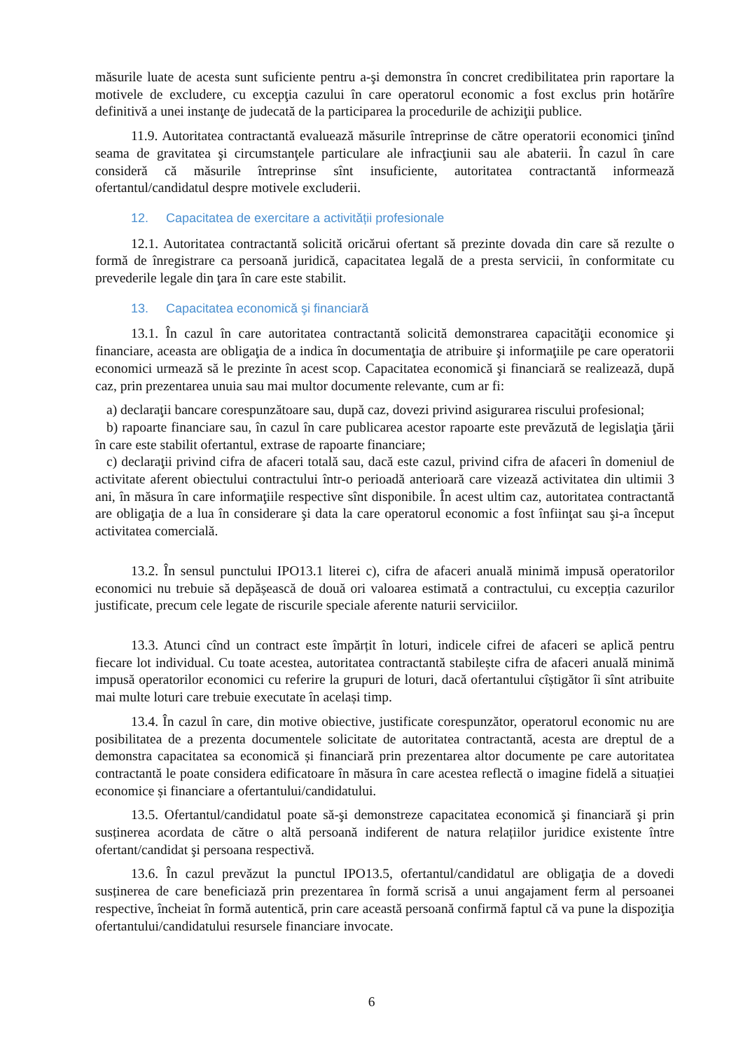măsurile luate de acesta sunt suficiente pentru a-şi demonstra în concret credibilitatea prin raportare la motivele de excludere, cu excepţia cazului în care operatorul economic a fost exclus prin hotărîre definitivă a unei instanţe de judecată de la participarea la procedurile de achiziţii publice.
11.9. Autoritatea contractantă evaluează măsurile întreprinse de către operatorii economici ţinînd seama de gravitatea şi circumstanţele particulare ale infracţiunii sau ale abaterii. În cazul în care consideră că măsurile întreprinse sînt insuficiente, autoritatea contractantă informează ofertantul/candidatul despre motivele excluderii.
12. Capacitatea de exercitare a activității profesionale
12.1. Autoritatea contractantă solicită oricărui ofertant să prezinte dovada din care să rezulte o formă de înregistrare ca persoană juridică, capacitatea legală de a presta servicii, în conformitate cu prevederile legale din ţara în care este stabilit.
13. Capacitatea economică şi financiară
13.1. În cazul în care autoritatea contractantă solicită demonstrarea capacităţii economice şi financiare, aceasta are obligaţia de a indica în documentaţia de atribuire şi informaţiile pe care operatorii economici urmează să le prezinte în acest scop. Capacitatea economică şi financiară se realizează, după caz, prin prezentarea unuia sau mai multor documente relevante, cum ar fi:
a) declaraţii bancare corespunzătoare sau, după caz, dovezi privind asigurarea riscului profesional;
b) rapoarte financiare sau, în cazul în care publicarea acestor rapoarte este prevăzută de legislaţia ţării în care este stabilit ofertantul, extrase de rapoarte financiare;
c) declaraţii privind cifra de afaceri totală sau, dacă este cazul, privind cifra de afaceri în domeniul de activitate aferent obiectului contractului într-o perioadă anterioară care vizează activitatea din ultimii 3 ani, în măsura în care informaţiile respective sînt disponibile. În acest ultim caz, autoritatea contractantă are obligaţia de a lua în considerare şi data la care operatorul economic a fost înfiinţat sau şi-a început activitatea comercială.
13.2. În sensul punctului IPO13.1 literei c), cifra de afaceri anuală minimă impusă operatorilor economici nu trebuie să depășească de două ori valoarea estimată a contractului, cu excepția cazurilor justificate, precum cele legate de riscurile speciale aferente naturii serviciilor.
13.3. Atunci cînd un contract este împărțit în loturi, indicele cifrei de afaceri se aplică pentru fiecare lot individual. Cu toate acestea, autoritatea contractantă stabilește cifra de afaceri anuală minimă impusă operatorilor economici cu referire la grupuri de loturi, dacă ofertantului cîștigător îi sînt atribuite mai multe loturi care trebuie executate în același timp.
13.4. În cazul în care, din motive obiective, justificate corespunzător, operatorul economic nu are posibilitatea de a prezenta documentele solicitate de autoritatea contractantă, acesta are dreptul de a demonstra capacitatea sa economică și financiară prin prezentarea altor documente pe care autoritatea contractantă le poate considera edificatoare în măsura în care acestea reflectă o imagine fidelă a situației economice și financiare a ofertantului/candidatului.
13.5. Ofertantul/candidatul poate să-şi demonstreze capacitatea economică şi financiară şi prin susținerea acordata de către o altă persoană indiferent de natura relațiilor juridice existente între ofertant/candidat şi persoana respectivă.
13.6. În cazul prevăzut la punctul IPO13.5, ofertantul/candidatul are obligaţia de a dovedi susținerea de care beneficiază prin prezentarea în formă scrisă a unui angajament ferm al persoanei respective, încheiat în formă autentică, prin care această persoană confirmă faptul că va pune la dispoziţia ofertantului/candidatului resursele financiare invocate.
6